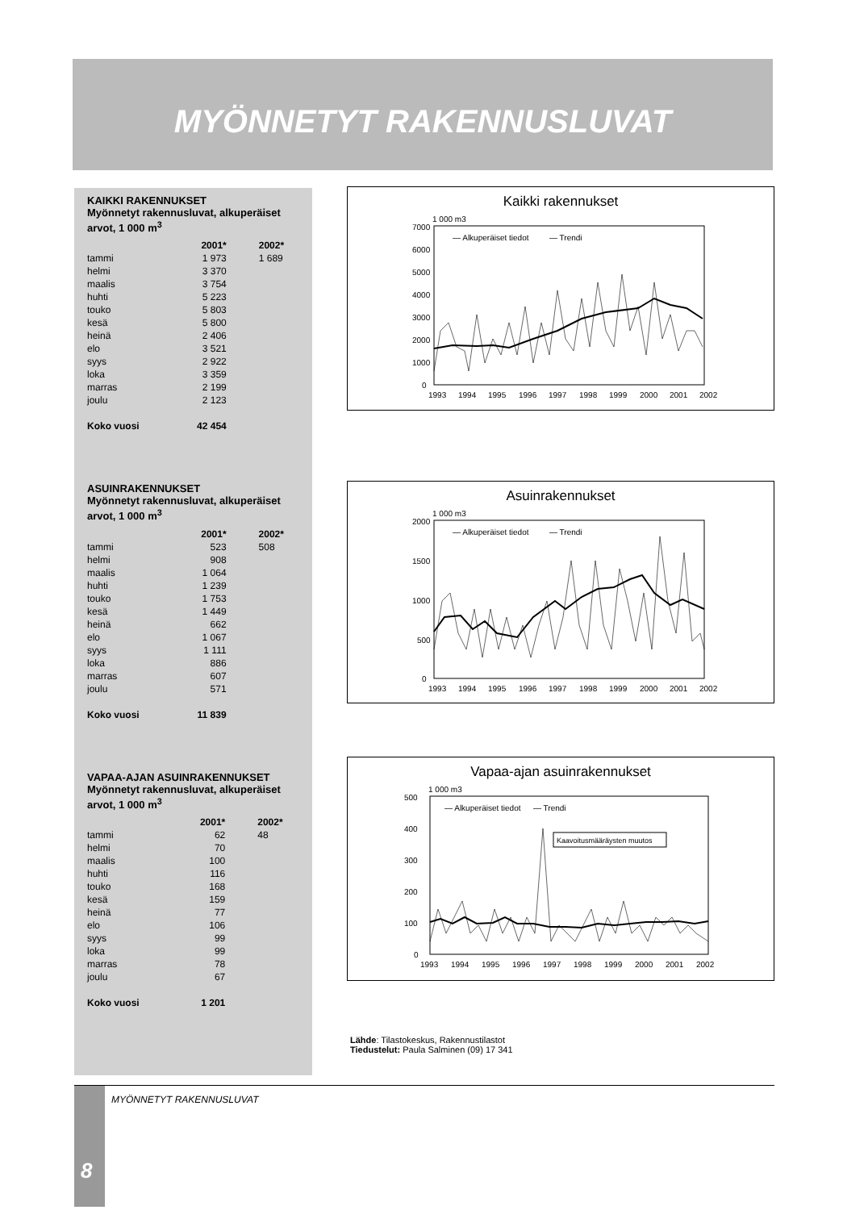MYÖNNETYT RAKENNUSLUVAT
KAIKKI RAKENNUKSET
Myönnetyt rakennusluvat, alkuperäiset arvot, 1 000 m<sup>3</sup>
| | 2001* | 2002* |
| --- | --- | --- |
| tammi | 1 973 | 1 689 |
| helmi | 3 370 | |
| maalis | 3 754 | |
| huhti | 5 223 | |
| touko | 5 803 | |
| kesä | 5 800 | |
| heinä | 2 406 | |
| elo | 3 521 | |
| syys | 2 922 | |
| loka | 3 359 | |
| marras | 2 199 | |
| joulu | 2 123 | |
| Koko vuosi | 42 454 | |
ASUINRAKENNUKSET
Myönnetyt rakennusluvat, alkuperäiset arvot, 1 000 m<sup>3</sup>
| | 2001* | 2002* |
| --- | --- | --- |
| tammi | 523 | 508 |
| helmi | 908 | |
| maalis | 1 064 | |
| huhti | 1 239 | |
| touko | 1 753 | |
| kesä | 1 449 | |
| heinä | 662 | |
| elo | 1 067 | |
| syys | 1 111 | |
| loka | 886 | |
| marras | 607 | |
| joulu | 571 | |
| Koko vuosi | 11 839 | |
VAPAA-AJAN ASUINRAKENNUKSET
Myönnetyt rakennusluvat, alkuperäiset arvot, 1 000 m<sup>3</sup>
| | 2001* | 2002* |
| --- | --- | --- |
| tammi | 62 | 48 |
| helmi | 70 | |
| maalis | 100 | |
| huhti | 116 | |
| touko | 168 | |
| kesä | 159 | |
| heinä | 77 | |
| elo | 106 | |
| syys | 99 | |
| loka | 99 | |
| marras | 78 | |
| joulu | 67 | |
| Koko vuosi | 1 201 | |
Kaikki rakennukset
1 000 m3
7000
6000
5000
4000
3000
2000
1000
0
— Alkuperäiset tiedot
— Trendi
1993
1994
1995
1996
1997
1998
1999
2000
2001
2002
Asuinrakennukset
1 000 m3
2000
1500
1000
500
0
— Alkuperäiset tiedot
— Trendi
1993
1994
1995
1996
1997
1998
1999
2000
2001
2002
Vapaa-ajan asuinrakennukset
1 000 m3
500
400
300
200
100
0
— Alkuperäiset tiedot
— Trendi
Kaavoitusmääräysten muutos
1993
1994
1995
1996
1997
1998
1999
2000
2001
2002
Lähde: Tilastokeskus, Rakennustilastot
Tiedustelut: Paula Salminen (09) 17 341
8 MYÖNNETYT RAKENNUSLUVAT